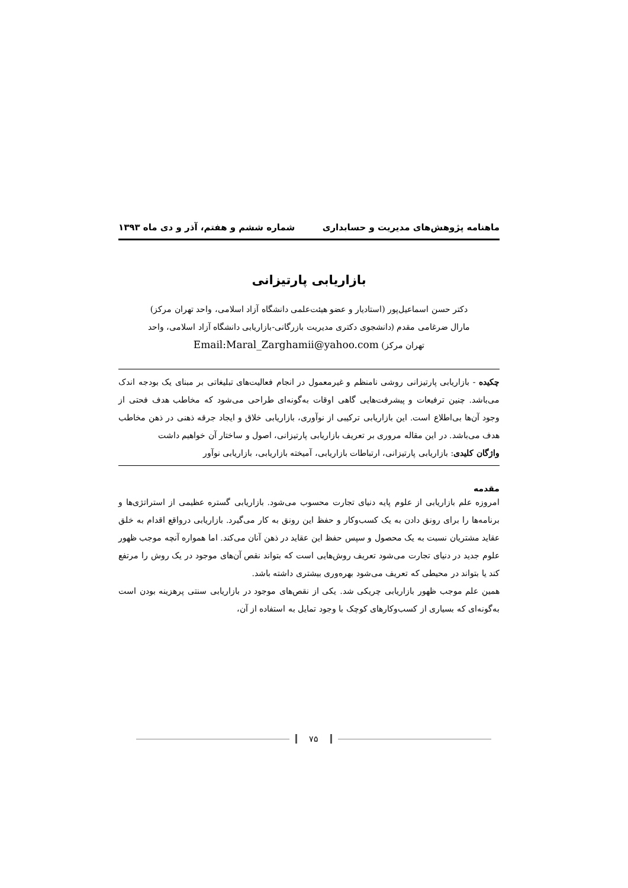ماهنامه پژوهش‌های مدیریت و حسابداری شماره ششم و هفتم، آذر و دی ماه ۱۳۹۳
بازاریابی پارتیزانی
دکتر حسن اسماعیل‌پور (استادیار و عضو هیئت‌علمی دانشگاه آزاد اسلامی، واحد تهران مرکز)
مارال ضرغامی مقدم (دانشجوی دکتری مدیریت بازرگانی-بازاریابی دانشگاه آزاد اسلامی، واحد
تهران مرکز) Email:Maral_Zarghamii@yahoo.com
چکیده - بازاریابی پارتیزانی روشی نامنظم و غیرمعمول در انجام فعالیت‌های تبلیغاتی بر مبنای یک بودجه اندک می‌باشد. چنین ترفیعات و پیشرفت‌هایی گاهی اوقات به‌گونه‌ای طراحی می‌شود که مخاطب هدف فحتی از وجود آن‌ها بی‌اطلاع است. این بازاریابی ترکیبی از نوآوری، بازاریابی خلاق و ایجاد جرقه ذهنی در ذهن مخاطب هدف می‌باشد. در این مقاله مروری بر تعریف بازاریابی پارتیزانی، اصول و ساختار آن خواهیم داشت
واژگان کلیدی: بازاریابی پارتیزانی، ارتباطات بازاریابی، آمیخته بازاریابی، بازاریابی نوآور
مقدمه
امروزه علم بازاریابی از علوم پایه دنیای تجارت محسوب می‌شود. بازاریابی گستره عظیمی از استراتژی‌ها و برنامه‌ها را برای رونق دادن به یک کسب‌وکار و حفظ این رونق به کار می‌گیرد. بازاریابی درواقع اقدام به خلق عقاید مشتریان نسبت به یک محصول و سپس حفظ این عقاید در ذهن آنان می‌کند. اما همواره آنچه موجب ظهور علوم جدید در دنیای تجارت می‌شود تعریف روش‌هایی است که بتواند نقص آن‌های موجود در یک روش را مرتفع کند یا بتواند در محیطی که تعریف می‌شود بهره‌وری بیشتری داشته باشد.
همین علم موجب ظهور بازاریابی چریکی شد. یکی از نقص‌های موجود در بازاریابی سنتی پرهزینه بودن است به‌گونه‌ای که بسیاری از کسب‌وکارهای کوچک با وجود تمایل به استفاده از آن،
۷۵